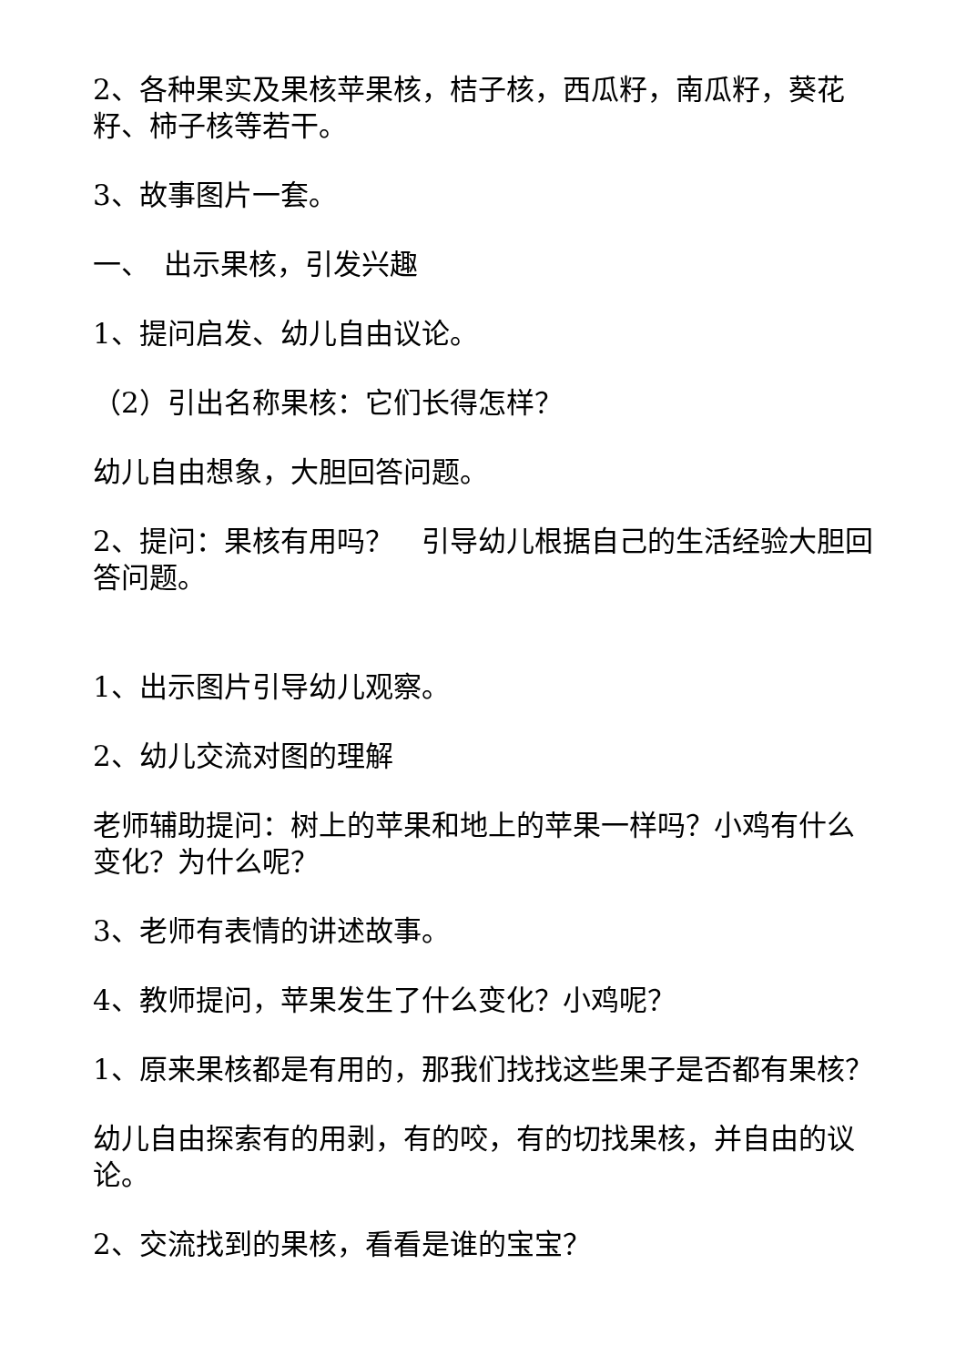2、各种果实及果核苹果核，桔子核，西瓜籽，南瓜籽，葵花籽、柿子核等若干。
3、故事图片一套。
一、　出示果核，引发兴趣
1、提问启发、幼儿自由议论。
（2）引出名称果核：它们长得怎样？
幼儿自由想象，大胆回答问题。
2、提问：果核有用吗？　引导幼儿根据自己的生活经验大胆回答问题。
1、出示图片引导幼儿观察。
2、幼儿交流对图的理解
老师辅助提问：树上的苹果和地上的苹果一样吗？小鸡有什么变化？为什么呢？
3、老师有表情的讲述故事。
4、教师提问，苹果发生了什么变化？小鸡呢？
1、原来果核都是有用的，那我们找找这些果子是否都有果核？
幼儿自由探索有的用剥，有的咬，有的切找果核，并自由的议论。
2、交流找到的果核，看看是谁的宝宝？